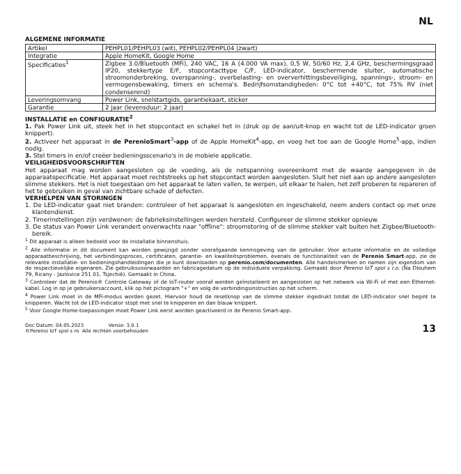NL
ALGEMENE INFORMATIE
| Artikel | PEHPL01/PEHPL03 (wit), PEHPL02/PEHPL04 (zwart) |
| Integratie | Apple HomeKit, Google Home |
| Specificaties<sup>1</sup> | Zigbee 3.0/Bluetooth (MFi), 240 VAC, 16 A (4.000 VA max), 0,5 W, 50/60 Hz, 2,4 GHz, beschermingsgraad IP20, stekkertype E/F, stopcontacttype C/F, LED-indicator, beschermende sluiter, automatische stroomonderbreking, overspanning-, overbelasting- en oververhittingsbeveiliging, spannings-, stroom- en vermogensbewaking, timers en schema's. Bedrijfsomstandigheden: 0°C tot +40°C, tot 75% RV (niet condenserend) |
| Leveringsomvang | Power Link, snelstartgids, garantiekaart, sticker |
| Garantie | 2 jaar (levensduur: 2 jaar) |
INSTALLATIE en CONFIGURATIE<sup>2</sup>
1. Pak Power Link uit, steek het in het stopcontact en schakel het in (druk op de aan/uit-knop en wacht tot de LED-indicator groen knippert).
2. Activeer het apparaat in de PerenioSmart<sup>3</sup>-app of de Apple HomeKit<sup>4</sup>-app, en voeg het toe aan de Google Home<sup>5</sup>-app, indien nodig.
3. Stel timers in en/of creëer bedieningsscenario's in de mobiele applicatie.
VEILIGHEIDSVOORSCHRIFTEN
Het apparaat mag worden aangesloten op de voeding, als de netspanning overeenkomt met de waarde aangegeven in de apparaatspecificatie. Het apparaat moet rechtstreeks op het stopcontact worden aangesloten. Sluit het niet aan op andere aangesloten slimme stekkers. Het is niet toegestaan om het apparaat te laten vallen, te werpen, uit elkaar te halen, het zelf proberen te repareren of het te gebruiken in geval van zichtbare schade of defecten.
VERHELPEN VAN STORINGEN
1. De LED-indicator gaat niet branden: controleer of het apparaat is aangesloten en ingeschakeld, neem anders contact op met onze klantendienst.
2. Timerinstellingen zijn verdwenen: de fabrieksinstellingen werden hersteld. Configureer de slimme stekker opnieuw.
3. De status van Power Link verandert onverwachts naar "offline": stroomstoring of de slimme stekker valt buiten het Zigbee/Bluetooth-bereik.
<sup>1</sup> Dit apparaat is alleen bedoeld voor de installatie binnenshuis.
<sup>2</sup> Alle informatie in dit document kan worden gewijzigd zonder voorafgaande kennisgeving van de gebruiker. Voor actuele informatie en de volledige apparaatbeschrijving, het verbindingsproces, certificaten, garantie- en kwaliteitsproblemen, evenals de functionaliteit van de Perenio Smart-app, zie de relevante installatie- en bedieningshandleidingen die je kunt downloaden op perenio.com/documenten. Alle handelsmerken en namen zijn eigendom van de respectievelijke eigenaren. Zie gebruiksvoorwaarden en fabricagedatum op de individuele verpakking. Gemaakt door Perenio IoT spol s r.o. (Na Dlouhem 79, Ricany - Jazlovice 251 01, Tsjechië). Gemaakt in China.
<sup>3</sup> Controleer dat de Perenio® Controle Gateway of de IoT-router vooraf werden geïnstalleerd en aangesloten op het netwerk via Wi-Fi of met een Ethernet-kabel. Log in op je gebruikersaccount, klik op het pictogram "+" en volg de verbindingsinstructies op het scherm.
<sup>4</sup> Power Link moet in de MFi-modus worden gezet. Hiervoor houd de resetknop van de slimme stekker ingedrukt totdat de LED-indicator snel begint te knipperen. Wacht tot de LED-indicator stopt met snel te knipperen en dan blauw knippert.
<sup>5</sup> Voor Google Home-toepassingen moet Power Link eerst worden geactiveerd in de Perenio Smart-app.
Doc Datum: 04.05.2023 Versie: 3.0.1
©Perenio IoT spol s ro Alle rechten voorbehouden
13